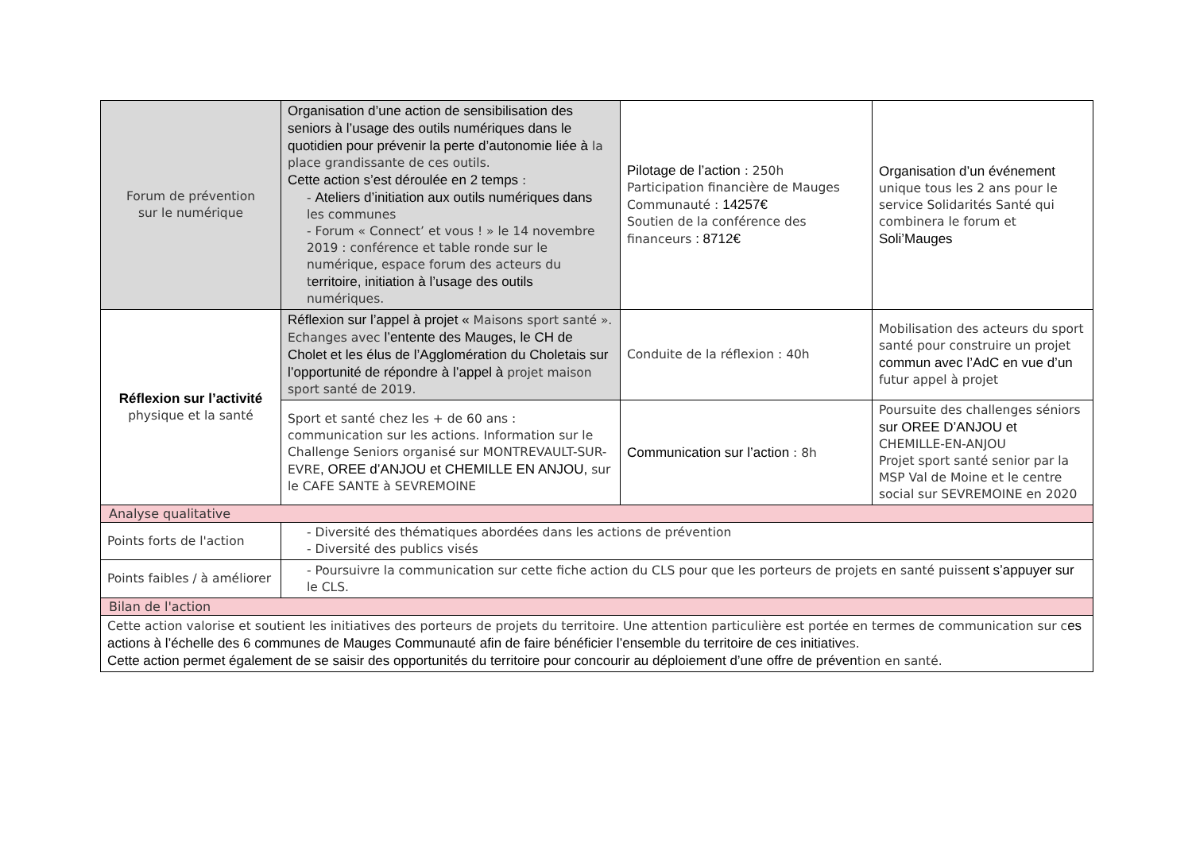| Forum de prévention sur le numérique | Organisation d’une action de sensibilisation des seniors à l’usage des outils numériques dans le quotidien pour prévenir la perte d’autonomie liée à la place grandissante de ces outils. Cette action s’est déroulée en 2 temps : - Ateliers d’initiation aux outils numériques dans les communes - Forum « Connect’ et vous ! » le 14 novembre 2019 : conférence et table ronde sur le numérique, espace forum des acteurs du t erritoire, initiation à l’usage des outils numériques. | Pilotage de l’action : 250h Participation financière de Mauges Communauté : 14257€ Soutien de la conférence des financeurs : 8712€ | Organisation d’un événement unique tous les 2 ans pour le service Solidarités Santé qui combinera le forum et Soli’Mauges |
| Réflexion sur l’activité physique et la santé | Réflexion sur l’appel à projet « Maisons sport santé ». Echanges avec l’entente des Mauges, le CH de Cholet et les élus de l’Agglomération du Choletais sur l’opportunité de répondre à l’appel à projet maison sport santé de 2019. | Conduite de la réflexion : 40h | Mobilisation des acteurs du sport santé pour construire un projet commun avec l’AdC en vue d’un futur appel à projet |
| | Sport et santé chez les + de 60 ans : communication sur les actions. Information sur le Challenge Seniors organisé sur MONTREVAULT-SUR-EVRE , OREE d’ANJOU et CHEMILLE EN ANJOU, sur le CAFE SANTE à SEVREMOINE | Communication sur l’action : 8h | Poursuite des challenges séniors sur OREE D’ANJOU et CHEMILLE-EN-ANJOU Projet sport santé senior par la MSP Val de Moine et le centre social sur SEVREMOINE en 2020 |
| Analyse qualitative | | | |
| Points forts de l'action | - Diversité des thématiques abordées dans les actions de prévention - Diversité des publics visés | | |
| Points faibles / à améliorer | - Poursuivre la communication sur cette fiche action du CLS pour que les porteurs de projets en santé puisse nt s’appuyer sur le CLS. | | |
| Bilan de l'action | | | |
| Cette action valorise et soutient les initiatives des porteurs de projets du territoire. Une attention particulière est portée en termes de communication sur c es actions à l’échelle des 6 communes de Mauges Communauté afin de faire bénéficier l’ensemble du territoire de ces initiativ es. Cette action permet également de se saisir des opportunités du territoire pour concourir au déploiement d’une offre de préven tion en santé. | | | |